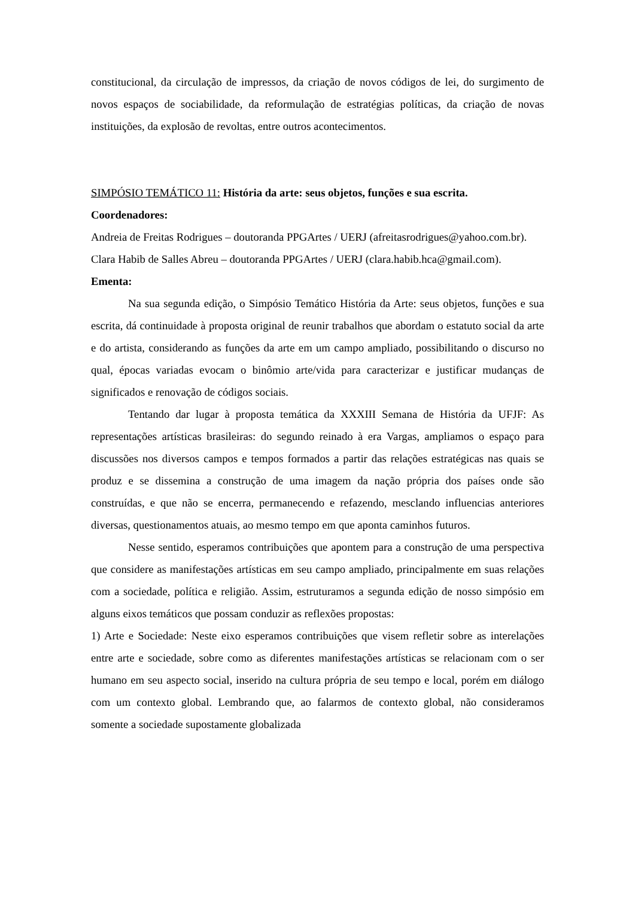constitucional, da circulação de impressos, da criação de novos códigos de lei, do surgimento de novos espaços de sociabilidade, da reformulação de estratégias políticas, da criação de novas instituições, da explosão de revoltas, entre outros acontecimentos.
SIMPÓSIO TEMÁTICO 11: História da arte: seus objetos, funções e sua escrita.
Coordenadores:
Andreia de Freitas Rodrigues – doutoranda PPGArtes / UERJ (afreitasrodrigues@yahoo.com.br).
Clara Habib de Salles Abreu – doutoranda PPGArtes / UERJ (clara.habib.hca@gmail.com).
Ementa:
Na sua segunda edição, o Simpósio Temático História da Arte: seus objetos, funções e sua escrita, dá continuidade à proposta original de reunir trabalhos que abordam o estatuto social da arte e do artista, considerando as funções da arte em um campo ampliado, possibilitando o discurso no qual, épocas variadas evocam o binômio arte/vida para caracterizar e justificar mudanças de significados e renovação de códigos sociais.
Tentando dar lugar à proposta temática da XXXIII Semana de História da UFJF: As representações artísticas brasileiras: do segundo reinado à era Vargas, ampliamos o espaço para discussões nos diversos campos e tempos formados a partir das relações estratégicas nas quais se produz e se dissemina a construção de uma imagem da nação própria dos países onde são construídas, e que não se encerra, permanecendo e refazendo, mesclando influencias anteriores diversas, questionamentos atuais, ao mesmo tempo em que aponta caminhos futuros.
Nesse sentido, esperamos contribuições que apontem para a construção de uma perspectiva que considere as manifestações artísticas em seu campo ampliado, principalmente em suas relações com a sociedade, política e religião. Assim, estruturamos a segunda edição de nosso simpósio em alguns eixos temáticos que possam conduzir as reflexões propostas:
1) Arte e Sociedade: Neste eixo esperamos contribuições que visem refletir sobre as interelações entre arte e sociedade, sobre como as diferentes manifestações artísticas se relacionam com o ser humano em seu aspecto social, inserido na cultura própria de seu tempo e local, porém em diálogo com um contexto global. Lembrando que, ao falarmos de contexto global, não consideramos somente a sociedade supostamente globalizada